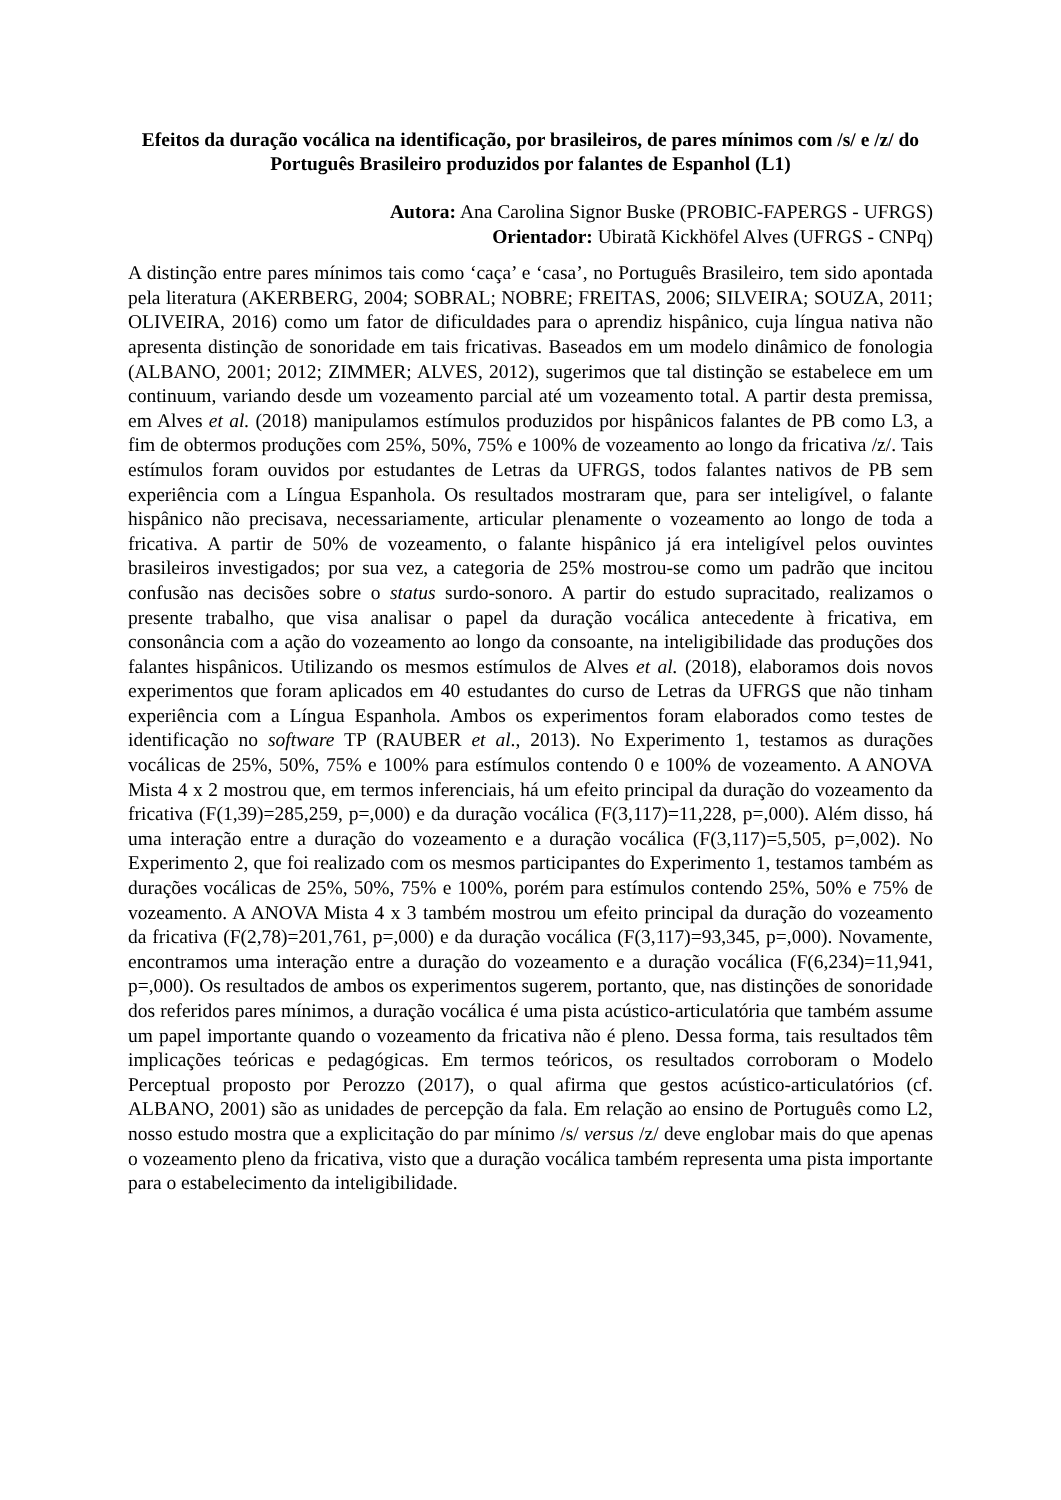Efeitos da duração vocálica na identificação, por brasileiros, de pares mínimos com /s/ e /z/ do Português Brasileiro produzidos por falantes de Espanhol (L1)
Autora: Ana Carolina Signor Buske (PROBIC-FAPERGS - UFRGS)
Orientador: Ubiratã Kickhöfel Alves (UFRGS - CNPq)
A distinção entre pares mínimos tais como ‘caça’ e ‘casa’, no Português Brasileiro, tem sido apontada pela literatura (AKERBERG, 2004; SOBRAL; NOBRE; FREITAS, 2006; SILVEIRA; SOUZA, 2011; OLIVEIRA, 2016) como um fator de dificuldades para o aprendiz hispânico, cuja língua nativa não apresenta distinção de sonoridade em tais fricativas. Baseados em um modelo dinâmico de fonologia (ALBANO, 2001; 2012; ZIMMER; ALVES, 2012), sugerimos que tal distinção se estabelece em um continuum, variando desde um vozeamento parcial até um vozeamento total. A partir desta premissa, em Alves et al. (2018) manipulamos estímulos produzidos por hispânicos falantes de PB como L3, a fim de obtermos produções com 25%, 50%, 75% e 100% de vozeamento ao longo da fricativa /z/. Tais estímulos foram ouvidos por estudantes de Letras da UFRGS, todos falantes nativos de PB sem experiência com a Língua Espanhola. Os resultados mostraram que, para ser inteligível, o falante hispânico não precisava, necessariamente, articular plenamente o vozeamento ao longo de toda a fricativa. A partir de 50% de vozeamento, o falante hispânico já era inteligível pelos ouvintes brasileiros investigados; por sua vez, a categoria de 25% mostrou-se como um padrão que incitou confusão nas decisões sobre o status surdo-sonoro. A partir do estudo supracitado, realizamos o presente trabalho, que visa analisar o papel da duração vocálica antecedente à fricativa, em consonância com a ação do vozeamento ao longo da consoante, na inteligibilidade das produções dos falantes hispânicos. Utilizando os mesmos estímulos de Alves et al. (2018), elaboramos dois novos experimentos que foram aplicados em 40 estudantes do curso de Letras da UFRGS que não tinham experiência com a Língua Espanhola. Ambos os experimentos foram elaborados como testes de identificação no software TP (RAUBER et al., 2013). No Experimento 1, testamos as durações vocálicas de 25%, 50%, 75% e 100% para estímulos contendo 0 e 100% de vozeamento. A ANOVA Mista 4 x 2 mostrou que, em termos inferenciais, há um efeito principal da duração do vozeamento da fricativa (F(1,39)=285,259, p=,000) e da duração vocálica (F(3,117)=11,228, p=,000). Além disso, há uma interação entre a duração do vozeamento e a duração vocálica (F(3,117)=5,505, p=,002). No Experimento 2, que foi realizado com os mesmos participantes do Experimento 1, testamos também as durações vocálicas de 25%, 50%, 75% e 100%, porém para estímulos contendo 25%, 50% e 75% de vozeamento. A ANOVA Mista 4 x 3 também mostrou um efeito principal da duração do vozeamento da fricativa (F(2,78)=201,761, p=,000) e da duração vocálica (F(3,117)=93,345, p=,000). Novamente, encontramos uma interação entre a duração do vozeamento e a duração vocálica (F(6,234)=11,941, p=,000). Os resultados de ambos os experimentos sugerem, portanto, que, nas distinções de sonoridade dos referidos pares mínimos, a duração vocálica é uma pista acústico-articulatória que também assume um papel importante quando o vozeamento da fricativa não é pleno. Dessa forma, tais resultados têm implicações teóricas e pedagógicas. Em termos teóricos, os resultados corroboram o Modelo Perceptual proposto por Perozzo (2017), o qual afirma que gestos acústico-articulatórios (cf. ALBANO, 2001) são as unidades de percepção da fala. Em relação ao ensino de Português como L2, nosso estudo mostra que a explicitação do par mínimo /s/ versus /z/ deve englobar mais do que apenas o vozeamento pleno da fricativa, visto que a duração vocálica também representa uma pista importante para o estabelecimento da inteligibilidade.